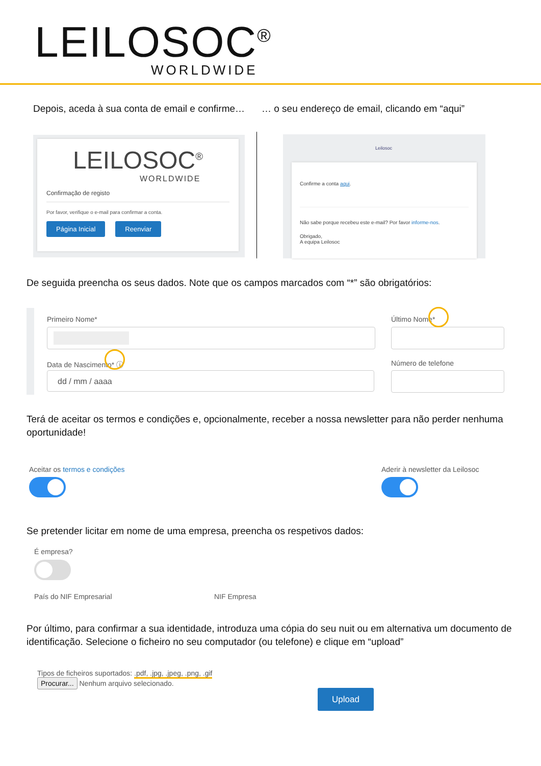LEILOSOC<sup>®</sup>
WORLDWIDE
Depois, aceda à sua conta de email e confirme…
… o seu endereço de email, clicando em “aqui”
LEILOSOC<sup>®</sup>
WORLDWIDE
Confirmação de registo
Por favor, verifique o e-mail para confirmar a conta.
Página Inicial Reenviar
Leilosoc
Confirme a conta aqui.
Não sabe porque recebeu este e-mail? Por favor informe-nos.
Obrigado,
A equipa Leilosoc
De seguida preencha os seus dados. Note que os campos marcados com “*” são obrigatórios:
Primeiro Nome* Último Nome*
Data de Nascimento* ⓘ
dd / mm / aaaa
Número de telefone
Terá de aceitar os termos e condições e, opcionalmente, receber a nossa newsletter para não perder nenhuma oportunidade!
Aceitar os termos e condições
Aderir à newsletter da Leilosoc
Se pretender licitar em nome de uma empresa, preencha os respetivos dados:
É empresa?
País do NIF Empresarial NIF Empresa
Por último, para confirmar a sua identidade, introduza uma cópia do seu nuit ou em alternativa um documento de identificação. Selecione o ficheiro no seu computador (ou telefone) e clique em “upload”
Tipos de ficheiros suportados: .pdf, .jpg, .jpeg, .png, .gif
Procurar... Nenhum arquivo selecionado.
Upload